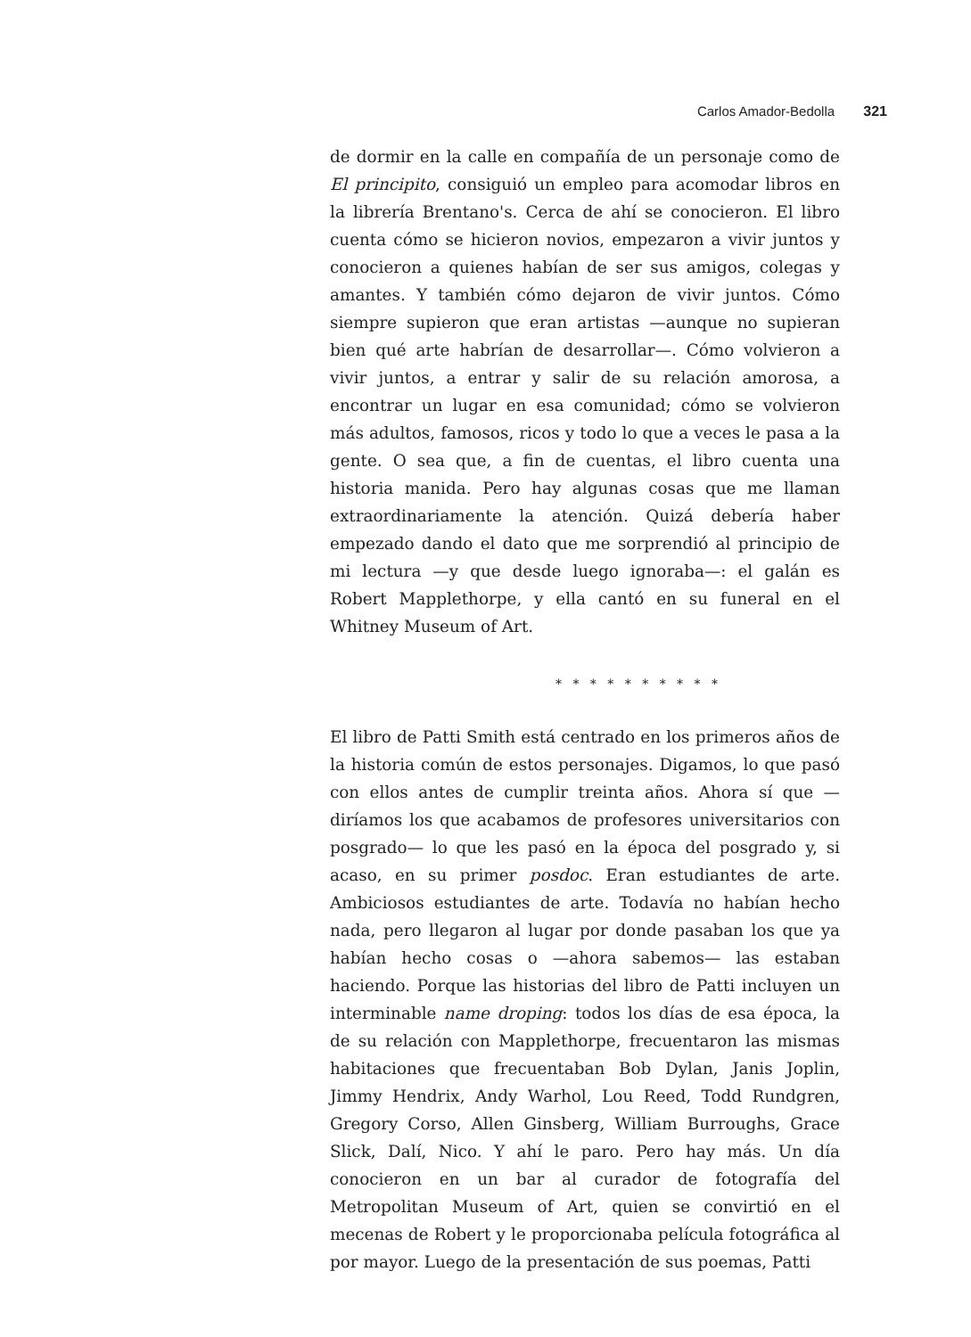Carlos Amador-Bedolla 321
de dormir en la calle en compañía de un personaje como de El principito, consiguió un empleo para acomodar libros en la librería Brentano's. Cerca de ahí se conocieron. El libro cuenta cómo se hicieron novios, empezaron a vivir juntos y conocieron a quienes habían de ser sus amigos, colegas y amantes. Y también cómo dejaron de vivir juntos. Cómo siempre supieron que eran artistas —aunque no supieran bien qué arte habrían de desarrollar—. Cómo volvieron a vivir juntos, a entrar y salir de su relación amorosa, a encontrar un lugar en esa comunidad; cómo se volvieron más adultos, famosos, ricos y todo lo que a veces le pasa a la gente. O sea que, a fin de cuentas, el libro cuenta una historia manida. Pero hay algunas cosas que me llaman extraordinariamente la atención. Quizá debería haber empezado dando el dato que me sorprendió al principio de mi lectura —y que desde luego ignoraba—: el galán es Robert Mapplethorpe, y ella cantó en su funeral en el Whitney Museum of Art.
* * * * * * * * * *
El libro de Patti Smith está centrado en los primeros años de la historia común de estos personajes. Digamos, lo que pasó con ellos antes de cumplir treinta años. Ahora sí que —diríamos los que acabamos de profesores universitarios con posgrado— lo que les pasó en la época del posgrado y, si acaso, en su primer posdoc. Eran estudiantes de arte. Ambiciosos estudiantes de arte. Todavía no habían hecho nada, pero llegaron al lugar por donde pasaban los que ya habían hecho cosas o —ahora sabemos— las estaban haciendo. Porque las historias del libro de Patti incluyen un interminable name droping: todos los días de esa época, la de su relación con Mapplethorpe, frecuentaron las mismas habitaciones que frecuentaban Bob Dylan, Janis Joplin, Jimmy Hendrix, Andy Warhol, Lou Reed, Todd Rundgren, Gregory Corso, Allen Ginsberg, William Burroughs, Grace Slick, Dalí, Nico. Y ahí le paro. Pero hay más. Un día conocieron en un bar al curador de fotografía del Metropolitan Museum of Art, quien se convirtió en el mecenas de Robert y le proporcionaba película fotográfica al por mayor. Luego de la presentación de sus poemas, Patti